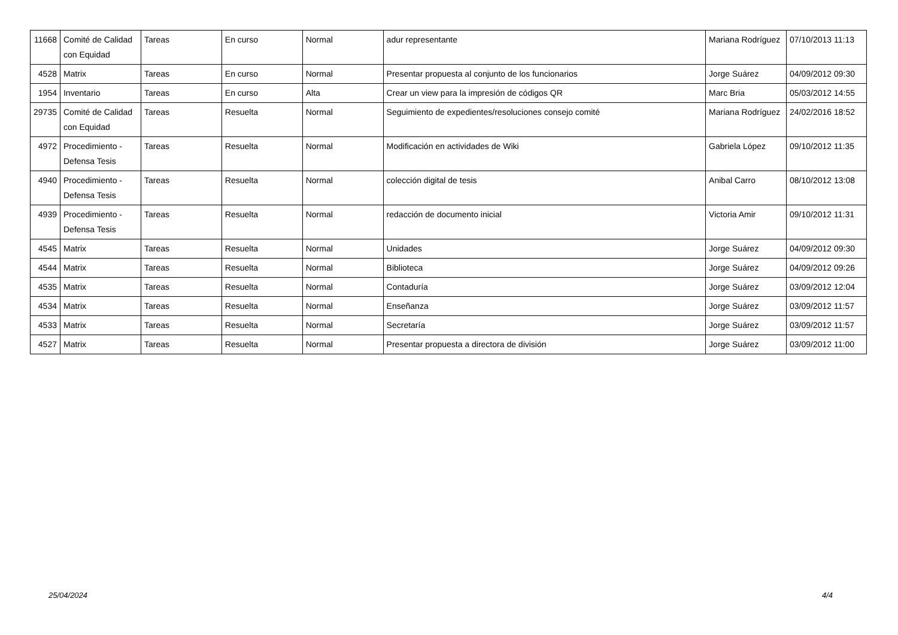| 11668 | Comité de Calidad con Equidad | Tareas | En curso | Normal | adur representante | Mariana Rodríguez | 07/10/2013 11:13 |
| 4528 | Matrix | Tareas | En curso | Normal | Presentar propuesta al conjunto de los funcionarios | Jorge Suárez | 04/09/2012 09:30 |
| 1954 | Inventario | Tareas | En curso | Alta | Crear un view para la impresión de códigos QR | Marc Bria | 05/03/2012 14:55 |
| 29735 | Comité de Calidad con Equidad | Tareas | Resuelta | Normal | Seguimiento de expedientes/resoluciones consejo comité | Mariana Rodríguez | 24/02/2016 18:52 |
| 4972 | Procedimiento - Defensa Tesis | Tareas | Resuelta | Normal | Modificación en actividades de Wiki | Gabriela López | 09/10/2012 11:35 |
| 4940 | Procedimiento - Defensa Tesis | Tareas | Resuelta | Normal | colección digital de tesis | Anibal Carro | 08/10/2012 13:08 |
| 4939 | Procedimiento - Defensa Tesis | Tareas | Resuelta | Normal | redacción de documento inicial | Victoria Amir | 09/10/2012 11:31 |
| 4545 | Matrix | Tareas | Resuelta | Normal | Unidades | Jorge Suárez | 04/09/2012 09:30 |
| 4544 | Matrix | Tareas | Resuelta | Normal | Biblioteca | Jorge Suárez | 04/09/2012 09:26 |
| 4535 | Matrix | Tareas | Resuelta | Normal | Contaduría | Jorge Suárez | 03/09/2012 12:04 |
| 4534 | Matrix | Tareas | Resuelta | Normal | Enseñanza | Jorge Suárez | 03/09/2012 11:57 |
| 4533 | Matrix | Tareas | Resuelta | Normal | Secretaría | Jorge Suárez | 03/09/2012 11:57 |
| 4527 | Matrix | Tareas | Resuelta | Normal | Presentar propuesta a directora de división | Jorge Suárez | 03/09/2012 11:00 |
25/04/2024 4/4